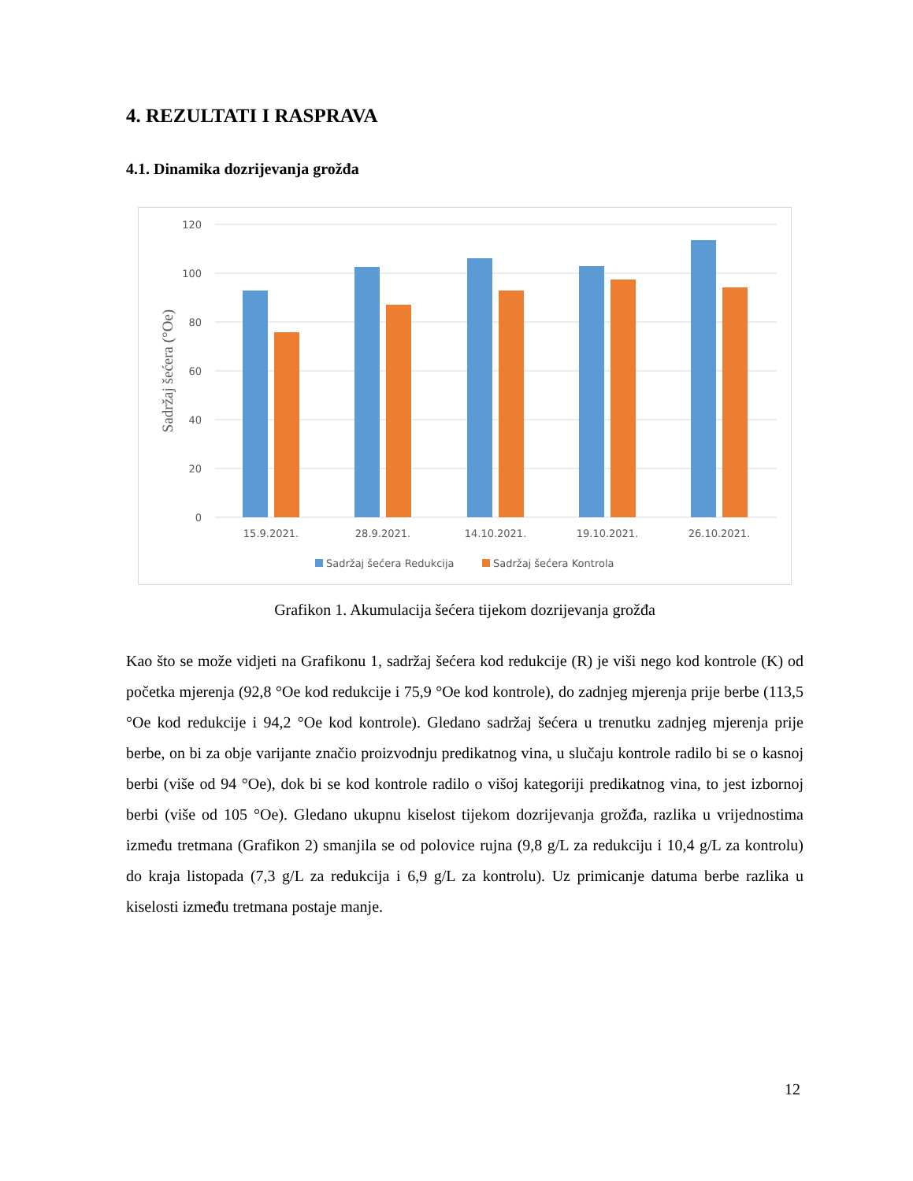4. REZULTATI I RASPRAVA
4.1. Dinamika dozrijevanja grožđa
120
100
80
60
40
20
0
Sadržaj šećera (°Oe)
15.9.2021.
28.9.2021.
14.10.2021.
19.10.2021.
26.10.2021.
Sadržaj šećera Redukcija
Sadržaj šećera Kontrola
Grafikon 1. Akumulacija šećera tijekom dozrijevanja grožđa
Kao što se može vidjeti na Grafikonu 1, sadržaj šećera kod redukcije (R) je viši nego kod kontrole (K) od početka mjerenja (92,8 °Oe kod redukcije i 75,9 °Oe kod kontrole), do zadnjeg mjerenja prije berbe (113,5 °Oe kod redukcije i 94,2 °Oe kod kontrole). Gledano sadržaj šećera u trenutku zadnjeg mjerenja prije berbe, on bi za obje varijante značio proizvodnju predikatnog vina, u slučaju kontrole radilo bi se o kasnoj berbi (više od 94 °Oe), dok bi se kod kontrole radilo o višoj kategoriji predikatnog vina, to jest izbornoj berbi (više od 105 °Oe). Gledano ukupnu kiselost tijekom dozrijevanja grožđa, razlika u vrijednostima između tretmana (Grafikon 2) smanjila se od polovice rujna (9,8 g/L za redukciju i 10,4 g/L za kontrolu) do kraja listopada (7,3 g/L za redukcija i 6,9 g/L za kontrolu). Uz primicanje datuma berbe razlika u kiselosti između tretmana postaje manje.
12